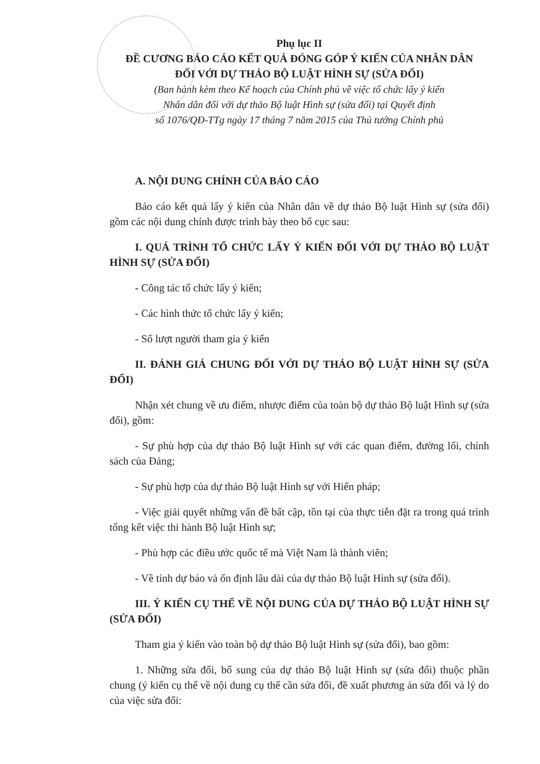Phụ lục II
ĐỀ CƯƠNG BÁO CÁO KẾT QUẢ ĐÓNG GÓP Ý KIẾN CỦA NHÂN DÂN
ĐỐI VỚI DỰ THẢO BỘ LUẬT HÌNH SỰ (SỬA ĐỔI)
(Ban hành kèm theo Kế hoạch của Chính phủ về việc tổ chức lấy ý kiến
Nhân dân đối với dự thảo Bộ luật Hình sự (sửa đổi) tại Quyết định
số 1076/QĐ-TTg ngày 17 tháng 7 năm 2015 của Thủ tướng Chính phủ
A. NỘI DUNG CHÍNH CỦA BÁO CÁO
Báo cáo kết quả lấy ý kiến của Nhân dân về dự thảo Bộ luật Hình sự (sửa đổi) gồm các nội dung chính được trình bày theo bố cục sau:
I. QUÁ TRÌNH TỔ CHỨC LẤY Ý KIẾN ĐỐI VỚI DỰ THẢO BỘ LUẬT HÌNH SỰ (SỬA ĐỔI)
- Công tác tổ chức lấy ý kiến;
- Các hình thức tổ chức lấy ý kiến;
- Số lượt người tham gia ý kiến
II. ĐÁNH GIÁ CHUNG ĐỐI VỚI DỰ THẢO BỘ LUẬT HÌNH SỰ (SỬA ĐỔI)
Nhận xét chung về ưu điểm, nhược điểm của toàn bộ dự thảo Bộ luật Hình sự (sửa đổi), gồm:
- Sự phù hợp của dự thảo Bộ luật Hình sự với các quan điểm, đường lối, chính sách của Đảng;
- Sự phù hợp của dự thảo Bộ luật Hình sự với Hiến pháp;
- Việc giải quyết những vấn đề bất cập, tồn tại của thực tiễn đặt ra trong quá trình tổng kết việc thi hành Bộ luật Hình sự;
- Phù hợp các điều ước quốc tế mà Việt Nam là thành viên;
- Về tính dự báo và ổn định lâu dài của dự thảo Bộ luật Hình sự (sửa đổi).
III. Ý KIẾN CỤ THỂ VỀ NỘI DUNG CỦA DỰ THẢO BỘ LUẬT HÌNH SỰ (SỬA ĐỔI)
Tham gia ý kiến vào toàn bộ dự thảo Bộ luật Hình sự (sửa đổi), bao gồm:
1. Những sửa đổi, bổ sung của dự thảo Bộ luật Hình sự (sửa đổi) thuộc phần chung (ý kiến cụ thể về nội dung cụ thể cần sửa đổi, đề xuất phương án sửa đổi và lý do của việc sửa đổi: